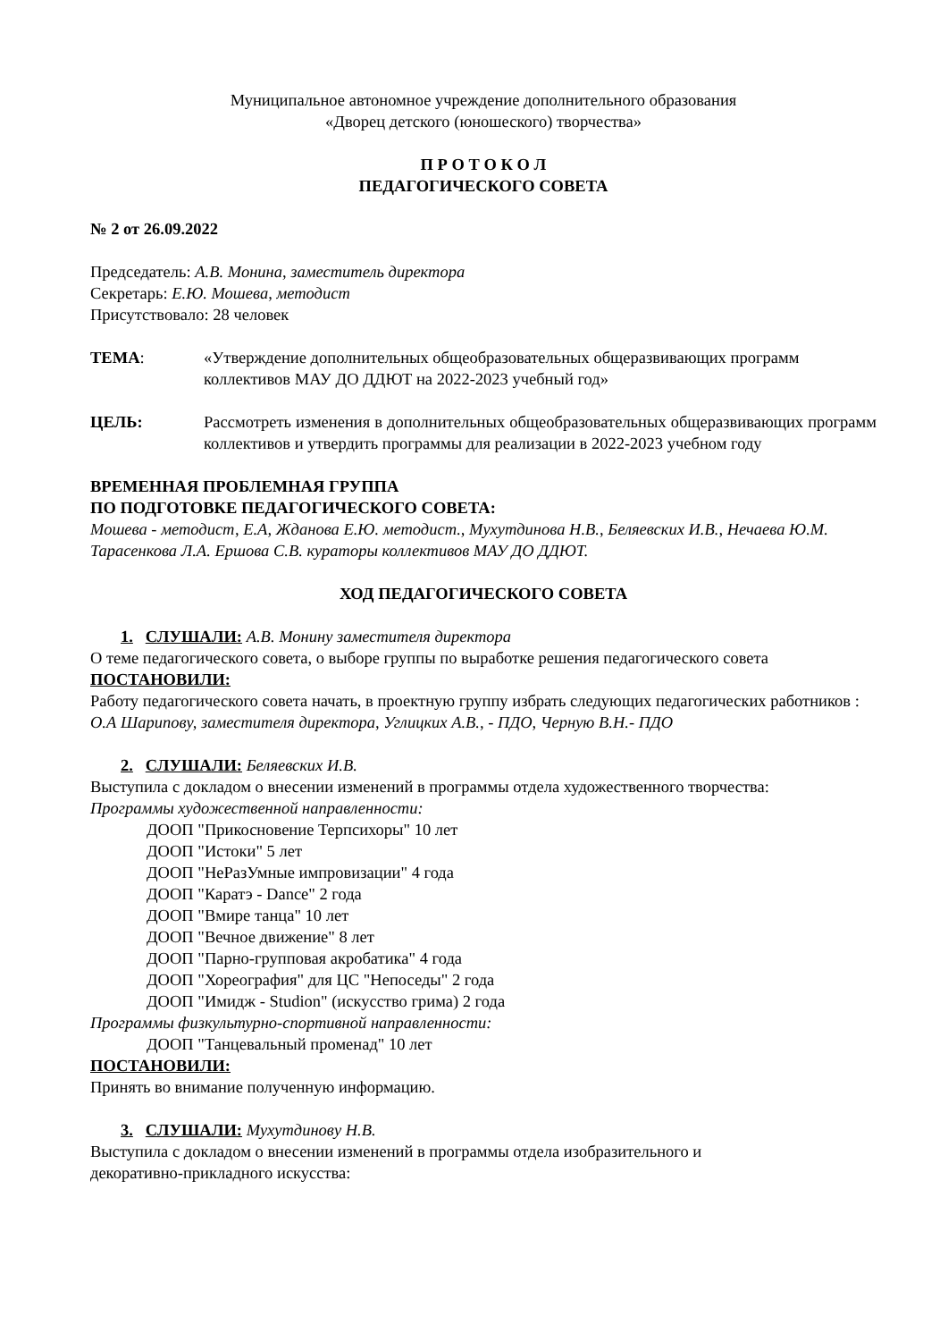Муниципальное автономное учреждение дополнительного образования
«Дворец детского (юношеского) творчества»
П Р О Т О К О Л
ПЕДАГОГИЧЕСКОГО СОВЕТА
№ 2 от 26.09.2022
Председатель: А.В. Монина, заместитель директора
Секретарь: Е.Ю. Мошева, методист
Присутствовало: 28 человек
ТЕМА: «Утверждение дополнительных общеобразовательных общеразвивающих программ коллективов МАУ ДО ДДЮТ на 2022-2023 учебный год»
ЦЕЛЬ: Рассмотреть изменения в дополнительных общеобразовательных общеразвивающих программ коллективов и утвердить программы для реализации в 2022-2023 учебном году
ВРЕМЕННАЯ ПРОБЛЕМНАЯ ГРУППА
ПО ПОДГОТОВКЕ ПЕДАГОГИЧЕСКОГО СОВЕТА:
Мошева - методист, Е.А, Жданова Е.Ю. методист., Мухутдинова Н.В., Беляевских И.В., Нечаева Ю.М. Тарасенкова Л.А. Ершова С.В. кураторы коллективов МАУ ДО ДДЮТ.
ХОД ПЕДАГОГИЧЕСКОГО СОВЕТА
1. СЛУШАЛИ: А.В. Монину заместителя директора
О теме педагогического совета, о выборе группы по выработке решения педагогического совета
ПОСТАНОВИЛИ:
Работу педагогического совета начать, в проектную группу избрать следующих педагогических работников : О.А Шарипову, заместителя директора, Углицких А.В., - ПДО, Черную В.Н.- ПДО
2. СЛУШАЛИ: Беляевских И.В.
Выступила с докладом о внесении изменений в программы отдела художественного творчества:
Программы художественной направленности:
ДООП "Прикосновение Терпсихоры" 10 лет
ДООП "Истоки" 5 лет
ДООП "НеРазУмные импровизации" 4 года
ДООП "Каратэ - Dance" 2 года
ДООП "Вмире танца" 10 лет
ДООП "Вечное движение" 8 лет
ДООП "Парно-групповая акробатика" 4 года
ДООП "Хореография" для ЦС "Непоседы" 2 года
ДООП "Имидж - Studion" (искусство грима) 2 года
Программы физкультурно-спортивной направленности:
ДООП "Танцевальный променад" 10 лет
ПОСТАНОВИЛИ:
Принять во внимание полученную информацию.
3. СЛУШАЛИ: Мухутдинову Н.В.
Выступила с докладом о внесении изменений в программы отдела изобразительного и
декоративно-прикладного искусства: